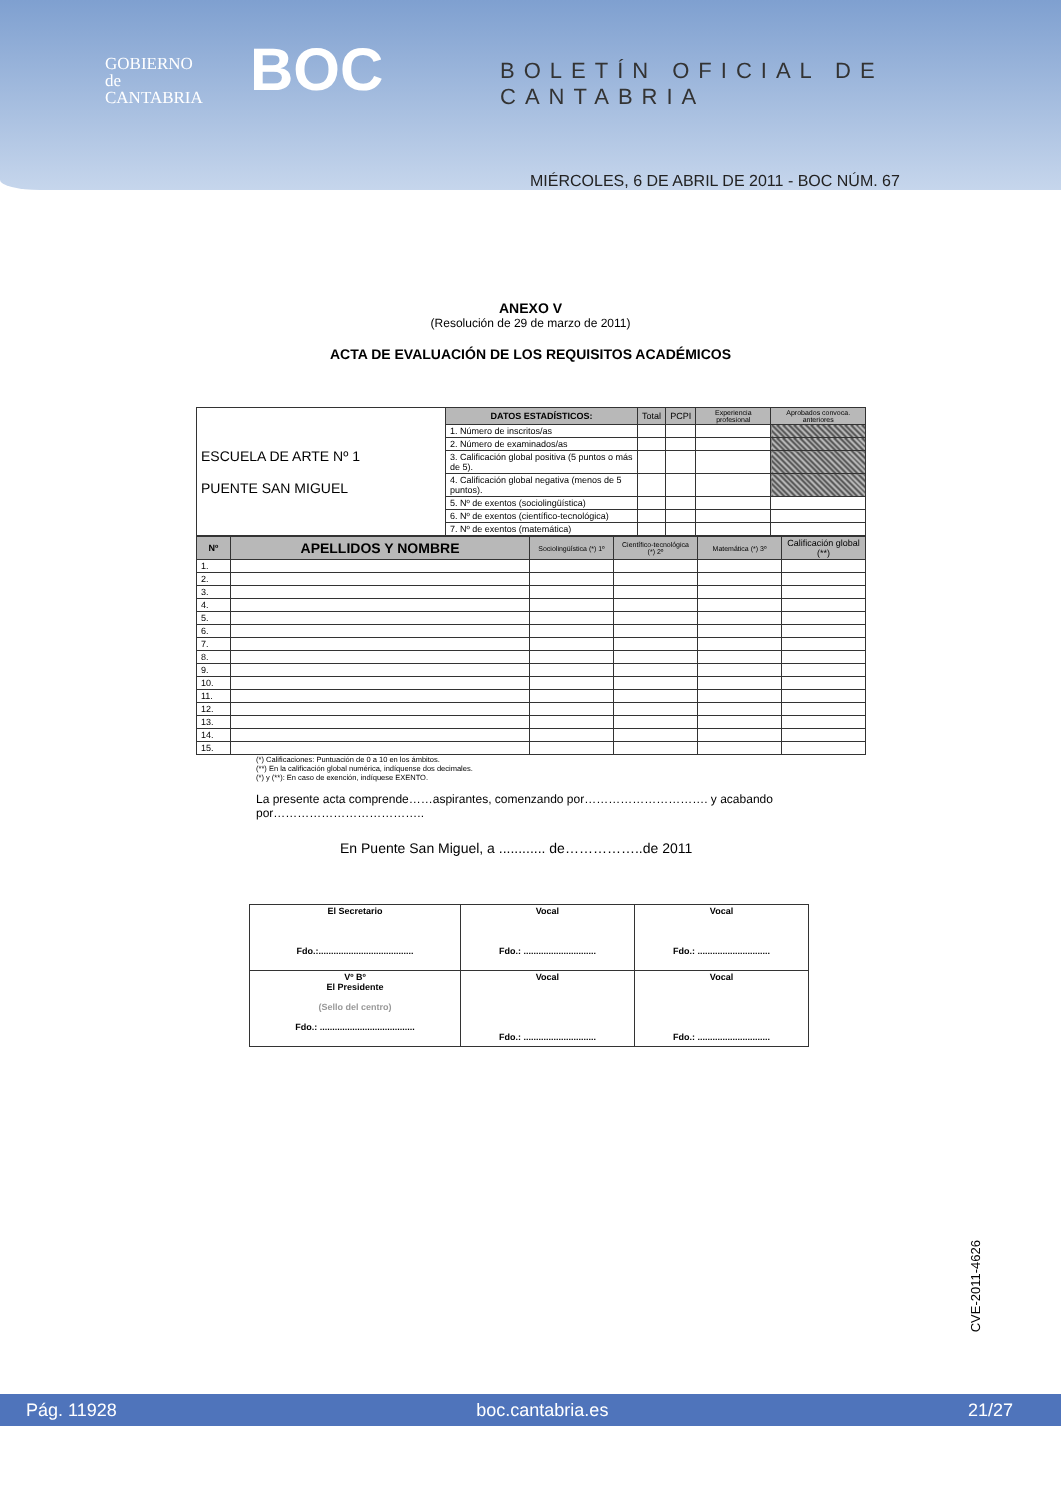GOBIERNO
de
CANTABRIA
BOC BOLETÍN OFICIAL DE CANTABRIA
MIÉRCOLES, 6 DE ABRIL DE 2011 - BOC NÚM. 67
ANEXO V
(Resolución de 29 de marzo de 2011)
ACTA DE EVALUACIÓN DE LOS REQUISITOS ACADÉMICOS
| ESCUELA DE ARTE Nº 1 PUENTE SAN MIGUEL | DATOS ESTADÍSTICOS: | Total | PCPI | Experiencia profesional | Aprobados convoca. anteriores |
| | 1. Número de inscritos/as | | | | |
| | 2. Número de examinados/as | | | | |
| | 3. Calificación global positiva (5 puntos o más de 5). | | | | |
| | 4. Calificación global negativa (menos de 5 puntos). | | | | |
| | 5. Nº de exentos (sociolingüística) | | | | |
| | 6. Nº de exentos (científico-tecnológica) | | | | |
| | 7. Nº de exentos (matemática) | | | | |
| Nº | APELLIDOS Y NOMBRE | Sociolingüística (*) 1º | Científico-tecnológica (*) 2º | Matemática (*) 3º | Calificación global (**) |
| --- | --- | --- | --- | --- | --- |
| 1. | | | | | |
| 2. | | | | | |
| 3. | | | | | |
| 4. | | | | | |
| 5. | | | | | |
| 6. | | | | | |
| 7. | | | | | |
| 8. | | | | | |
| 9. | | | | | |
| 10. | | | | | |
| 11. | | | | | |
| 12. | | | | | |
| 13. | | | | | |
| 14. | | | | | |
| 15. | | | | | |
(*) Calificaciones: Puntuación de 0 a 10 en los ámbitos.
(**) En la calificación global numérica, indíquense dos decimales.
(*) y (**): En caso de exención, indíquese EXENTO.
La presente acta comprende……aspirantes, comenzando por…………………………. y acabando por………………………………..
En Puente San Miguel, a ............ de……………..de 2011
| El Secretario Fdo.:...................................... | Vocal Fdo.: ............................. | Vocal Fdo.: ............................. |
| Vº Bº El Presidente (Sello del centro) Fdo.: ...................................... | Vocal Fdo.: ............................. | Vocal Fdo.: ............................. |
CVE-2011-4626
Pág. 11928 boc.cantabria.es 21/27